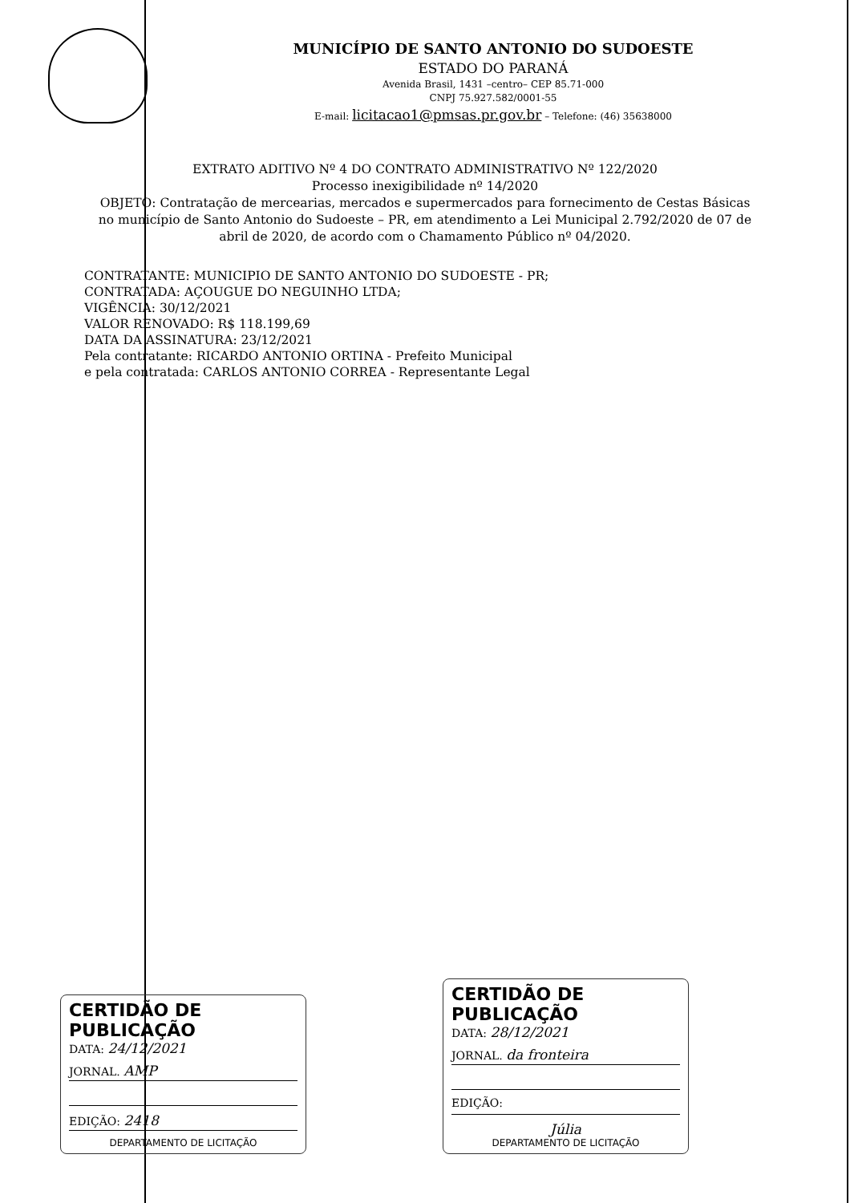MUNICÍPIO DE SANTO ANTONIO DO SUDOESTE
ESTADO DO PARANÁ
Avenida Brasil, 1431 –centro– CEP 85.71-000
CNPJ 75.927.582/0001-55
E-mail: licitacao1@pmsas.pr.gov.br – Telefone: (46) 35638000
EXTRATO ADITIVO Nº 4 DO CONTRATO ADMINISTRATIVO Nº 122/2020
Processo inexigibilidade nº 14/2020
OBJETO: Contratação de mercearias, mercados e supermercados para fornecimento de Cestas Básicas no município de Santo Antonio do Sudoeste – PR, em atendimento a Lei Municipal 2.792/2020 de 07 de abril de 2020, de acordo com o Chamamento Público nº 04/2020.
CONTRATANTE: MUNICIPIO DE SANTO ANTONIO DO SUDOESTE - PR;
CONTRATADA: AÇOUGUE DO NEGUINHO LTDA;
VIGÊNCIA: 30/12/2021
VALOR RENOVADO: R$ 118.199,69
DATA DA ASSINATURA: 23/12/2021
Pela contratante: RICARDO ANTONIO ORTINA - Prefeito Municipal
e pela contratada: CARLOS ANTONIO CORREA - Representante Legal
CERTIDÃO DE PUBLICAÇÃO
DATA: 24/12/2021
JORNAL. AMP
EDIÇÃO: 2418
DEPARTAMENTO DE LICITAÇÃO
CERTIDÃO DE PUBLICAÇÃO
DATA: 28/12/2021
JORNAL. da fronteira
EDIÇÃO:
Júlia
DEPARTAMENTO DE LICITAÇÃO